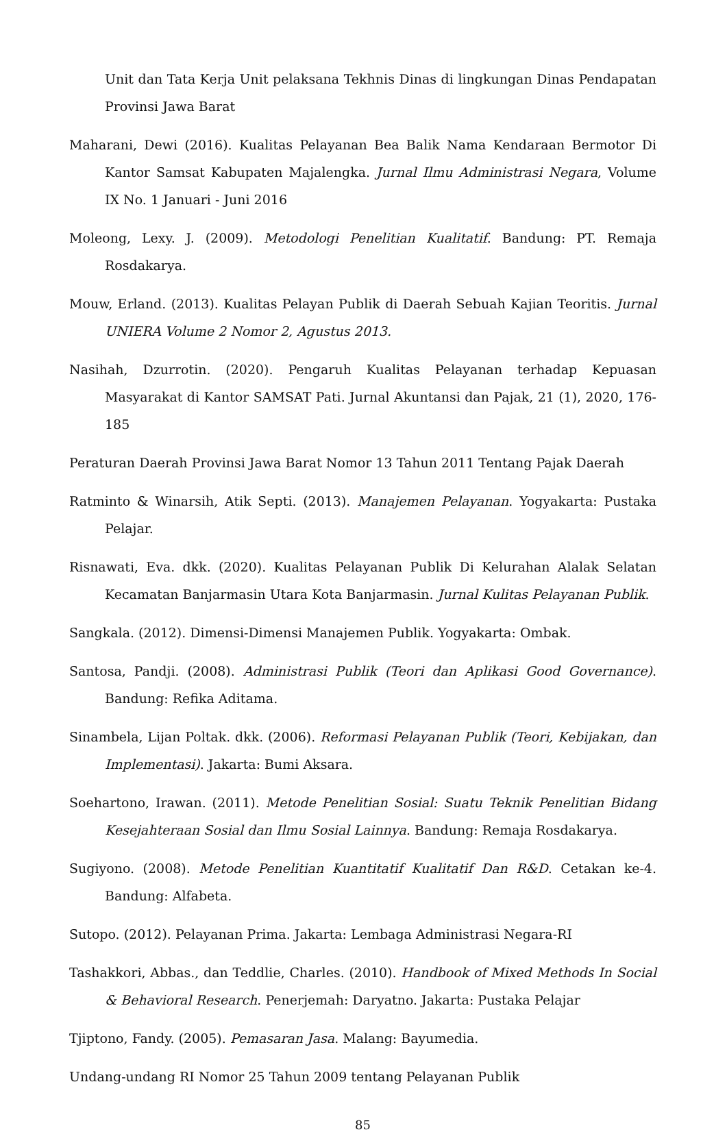Unit dan Tata Kerja Unit pelaksana Tekhnis Dinas di lingkungan Dinas Pendapatan Provinsi Jawa Barat
Maharani, Dewi (2016). Kualitas Pelayanan Bea Balik Nama Kendaraan Bermotor Di Kantor Samsat Kabupaten Majalengka. Jurnal Ilmu Administrasi Negara, Volume IX No. 1 Januari - Juni 2016
Moleong, Lexy. J. (2009). Metodologi Penelitian Kualitatif. Bandung: PT. Remaja Rosdakarya.
Mouw, Erland. (2013). Kualitas Pelayan Publik di Daerah Sebuah Kajian Teoritis. Jurnal UNIERA Volume 2 Nomor 2, Agustus 2013.
Nasihah, Dzurrotin. (2020). Pengaruh Kualitas Pelayanan terhadap Kepuasan Masyarakat di Kantor SAMSAT Pati. Jurnal Akuntansi dan Pajak, 21 (1), 2020, 176-185
Peraturan Daerah Provinsi Jawa Barat Nomor 13 Tahun 2011 Tentang Pajak Daerah
Ratminto & Winarsih, Atik Septi. (2013). Manajemen Pelayanan. Yogyakarta: Pustaka Pelajar.
Risnawati, Eva. dkk. (2020). Kualitas Pelayanan Publik Di Kelurahan Alalak Selatan Kecamatan Banjarmasin Utara Kota Banjarmasin. Jurnal Kulitas Pelayanan Publik.
Sangkala. (2012). Dimensi-Dimensi Manajemen Publik. Yogyakarta: Ombak.
Santosa, Pandji. (2008). Administrasi Publik (Teori dan Aplikasi Good Governance). Bandung: Refika Aditama.
Sinambela, Lijan Poltak. dkk. (2006). Reformasi Pelayanan Publik (Teori, Kebijakan, dan Implementasi). Jakarta: Bumi Aksara.
Soehartono, Irawan. (2011). Metode Penelitian Sosial: Suatu Teknik Penelitian Bidang Kesejahteraan Sosial dan Ilmu Sosial Lainnya. Bandung: Remaja Rosdakarya.
Sugiyono. (2008). Metode Penelitian Kuantitatif Kualitatif Dan R&D. Cetakan ke-4. Bandung: Alfabeta.
Sutopo. (2012). Pelayanan Prima. Jakarta: Lembaga Administrasi Negara-RI
Tashakkori, Abbas., dan Teddlie, Charles. (2010). Handbook of Mixed Methods In Social & Behavioral Research. Penerjemah: Daryatno. Jakarta: Pustaka Pelajar
Tjiptono, Fandy. (2005). Pemasaran Jasa. Malang: Bayumedia.
Undang-undang RI Nomor 25 Tahun 2009 tentang Pelayanan Publik
85